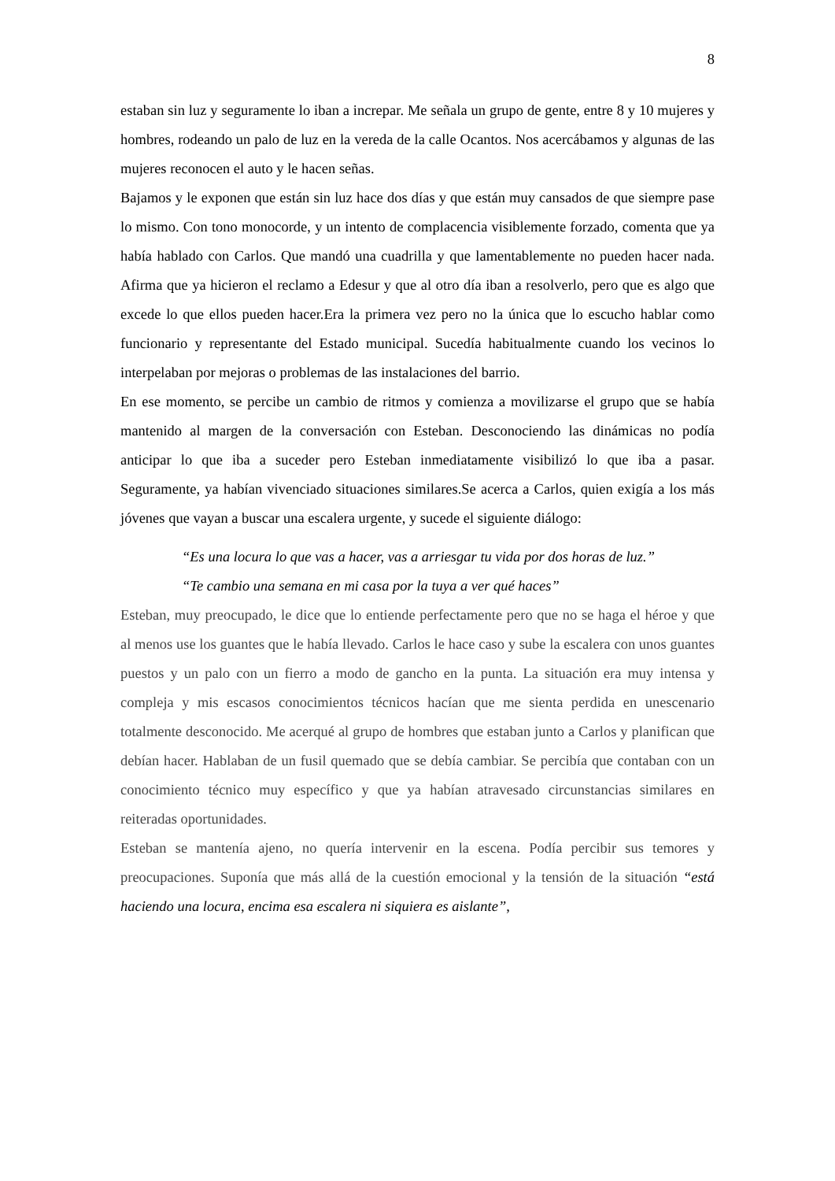8
estaban sin luz y seguramente lo iban a increpar. Me señala un grupo de gente, entre 8 y 10 mujeres y hombres, rodeando un palo de luz en la vereda de la calle Ocantos. Nos acercábamos y algunas de las mujeres reconocen el auto y le hacen señas.
Bajamos y le exponen que están sin luz hace dos días y que están muy cansados de que siempre pase lo mismo. Con tono monocorde, y un intento de complacencia visiblemente forzado, comenta que ya había hablado con Carlos. Que mandó una cuadrilla y que lamentablemente no pueden hacer nada. Afirma que ya hicieron el reclamo a Edesur y que al otro día iban a resolverlo, pero que es algo que excede lo que ellos pueden hacer.Era la primera vez pero no la única que lo escucho hablar como funcionario y representante del Estado municipal. Sucedía habitualmente cuando los vecinos lo interpelaban por mejoras o problemas de las instalaciones del barrio.
En ese momento, se percibe un cambio de ritmos y comienza a movilizarse el grupo que se había mantenido al margen de la conversación con Esteban. Desconociendo las dinámicas no podía anticipar lo que iba a suceder pero Esteban inmediatamente visibilizó lo que iba a pasar. Seguramente, ya habían vivenciado situaciones similares.Se acerca a Carlos, quien exigía a los más jóvenes que vayan a buscar una escalera urgente, y sucede el siguiente diálogo:
“Es una locura lo que vas a hacer, vas a arriesgar tu vida por dos horas de luz.” “Te cambio una semana en mi casa por la tuya a ver qué haces”
Esteban, muy preocupado, le dice que lo entiende perfectamente pero que no se haga el héroe y que al menos use los guantes que le había llevado. Carlos le hace caso y sube la escalera con unos guantes puestos y un palo con un fierro a modo de gancho en la punta. La situación era muy intensa y compleja y mis escasos conocimientos técnicos hacían que me sienta perdida en unescenario totalmente desconocido. Me acerqué al grupo de hombres que estaban junto a Carlos y planifican que debían hacer. Hablaban de un fusil quemado que se debía cambiar. Se percibía que contaban con un conocimiento técnico muy específico y que ya habían atravesado circunstancias similares en reiteradas oportunidades.
Esteban se mantenía ajeno, no quería intervenir en la escena. Podía percibir sus temores y preocupaciones. Suponía que más allá de la cuestión emocional y la tensión de la situación “está haciendo una locura, encima esa escalera ni siquiera es aislante”,